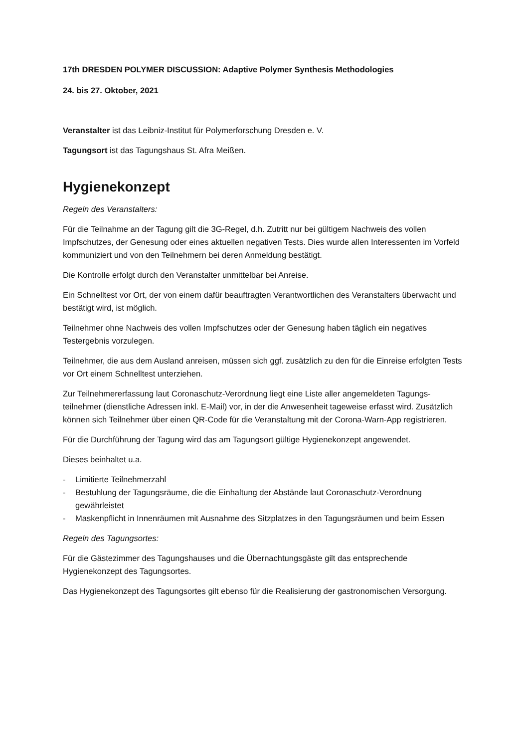17th DRESDEN POLYMER DISCUSSION: Adaptive Polymer Synthesis Methodologies
24. bis 27. Oktober, 2021
Veranstalter ist das Leibniz-Institut für Polymerforschung Dresden e. V.
Tagungsort ist das Tagungshaus St. Afra Meißen.
Hygienekonzept
Regeln des Veranstalters:
Für die Teilnahme an der Tagung gilt die 3G-Regel, d.h. Zutritt nur bei gültigem Nachweis des vollen Impfschutzes, der Genesung oder eines aktuellen negativen Tests. Dies wurde allen Interessenten im Vorfeld kommuniziert und von den Teilnehmern bei deren Anmeldung bestätigt.
Die Kontrolle erfolgt durch den Veranstalter unmittelbar bei Anreise.
Ein Schnelltest vor Ort, der von einem dafür beauftragten Verantwortlichen des Veranstalters überwacht und bestätigt wird, ist möglich.
Teilnehmer ohne Nachweis des vollen Impfschutzes oder der Genesung haben täglich ein negatives Testergebnis vorzulegen.
Teilnehmer, die aus dem Ausland anreisen, müssen sich ggf. zusätzlich zu den für die Einreise erfolgten Tests vor Ort einem Schnelltest unterziehen.
Zur Teilnehmererfassung laut Coronaschutz-Verordnung liegt eine Liste aller angemeldeten Tagungs-teilnehmer (dienstliche Adressen inkl. E-Mail) vor, in der die Anwesenheit tageweise erfasst wird. Zusätzlich können sich Teilnehmer über einen QR-Code für die Veranstaltung mit der Corona-Warn-App registrieren.
Für die Durchführung der Tagung wird das am Tagungsort gültige Hygienekonzept angewendet.
Dieses beinhaltet u.a.
- Limitierte Teilnehmerzahl
- Bestuhlung der Tagungsräume, die die Einhaltung der Abstände laut Coronaschutz-Verordnung gewährleistet
- Maskenpflicht in Innenräumen mit Ausnahme des Sitzplatzes in den Tagungsräumen und beim Essen
Regeln des Tagungsortes:
Für die Gästezimmer des Tagungshauses und die Übernachtungsgäste gilt das entsprechende Hygienekonzept des Tagungsortes.
Das Hygienekonzept des Tagungsortes gilt ebenso für die Realisierung der gastronomischen Versorgung.